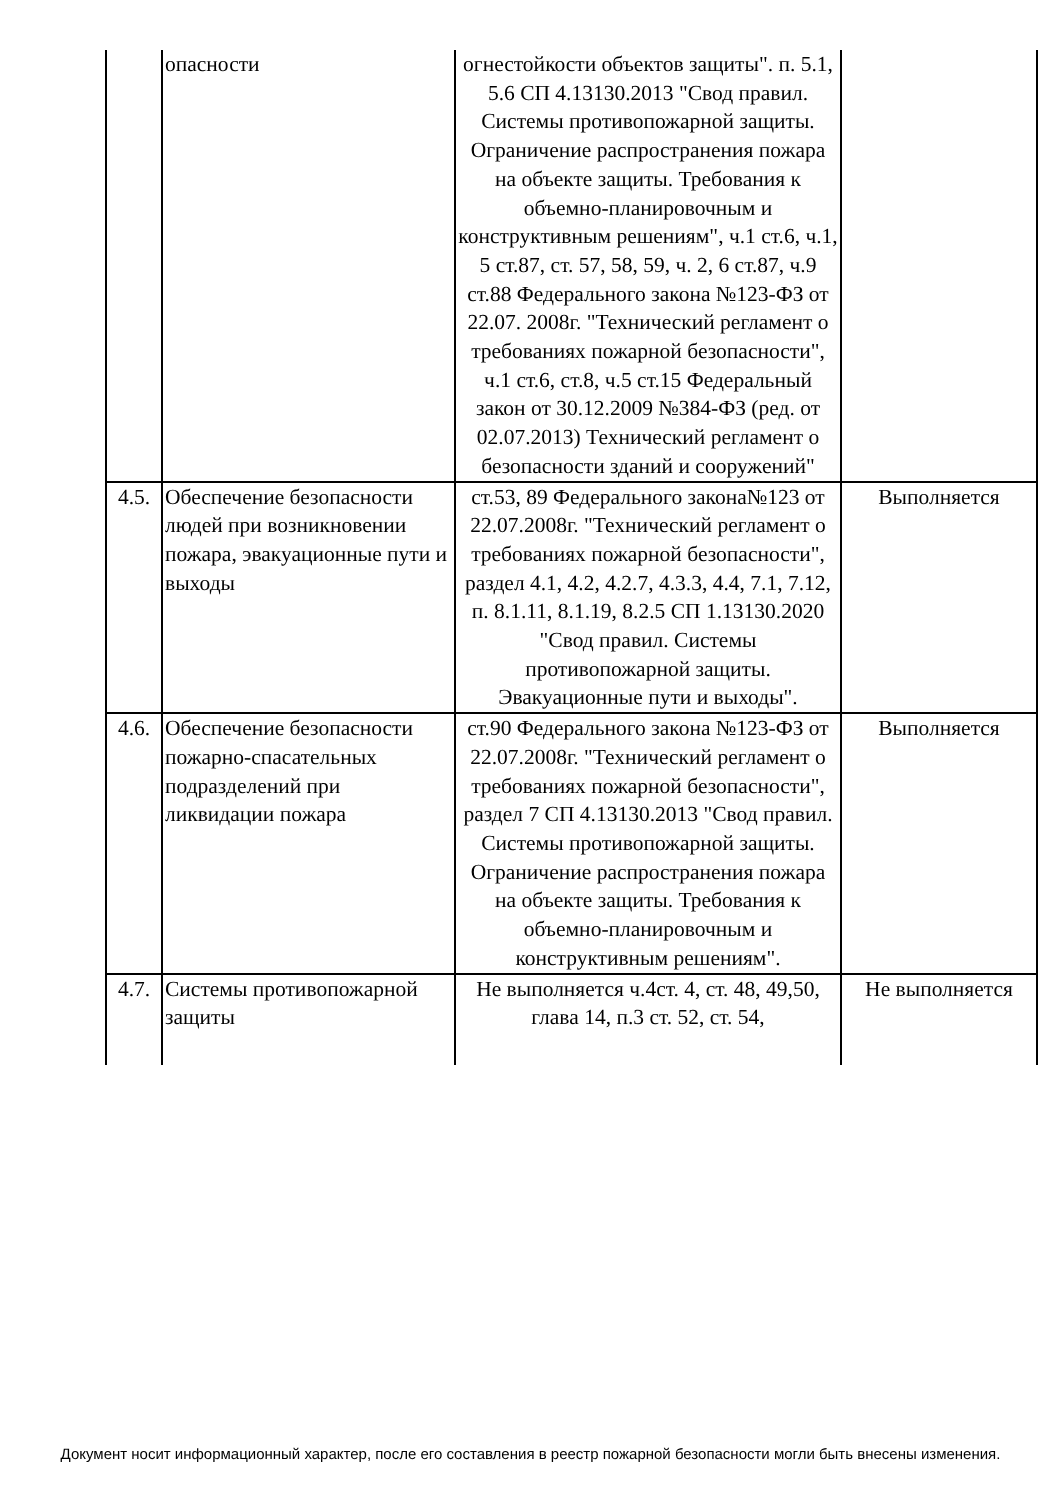| | опасности | огнестойкости объектов защиты". п. 5.1, 5.6 СП 4.13130.2013 "Свод правил. Системы противопожарной защиты. Ограничение распространения пожара на объекте защиты. Требования к объемно-планировочным и конструктивным решениям", ч.1 ст.6, ч.1, 5 ст.87, ст. 57, 58, 59, ч. 2, 6 ст.87, ч.9 ст.88 Федерального закона №123-ФЗ от 22.07. 2008г. "Технический регламент о требованиях пожарной безопасности", ч.1 ст.6, ст.8, ч.5 ст.15 Федеральный закон от 30.12.2009 №384-ФЗ (ред. от 02.07.2013) Технический регламент о безопасности зданий и сооружений" | |
| 4.5. | Обеспечение безопасности людей при возникновении пожара, эвакуационные пути и выходы | ст.53, 89 Федерального закона№123 от 22.07.2008г. "Технический регламент о требованиях пожарной безопасности", раздел 4.1, 4.2, 4.2.7, 4.3.3, 4.4, 7.1, 7.12, п. 8.1.11, 8.1.19, 8.2.5 СП 1.13130.2020 "Свод правил. Системы противопожарной защиты. Эвакуационные пути и выходы". | Выполняется |
| 4.6. | Обеспечение безопасности пожарно-спасательных подразделений при ликвидации пожара | ст.90 Федерального закона №123-ФЗ от 22.07.2008г. "Технический регламент о требованиях пожарной безопасности", раздел 7 СП 4.13130.2013 "Свод правил. Системы противопожарной защиты. Ограничение распространения пожара на объекте защиты. Требования к объемно-планировочным и конструктивным решениям". | Выполняется |
| 4.7. | Системы противопожарной защиты | Не выполняется ч.4ст. 4, ст. 48, 49,50, глава 14, п.3 ст. 52, ст. 54, | Не выполняется |
Документ носит информационный характер, после его составления в реестр пожарной безопасности могли быть внесены изменения.